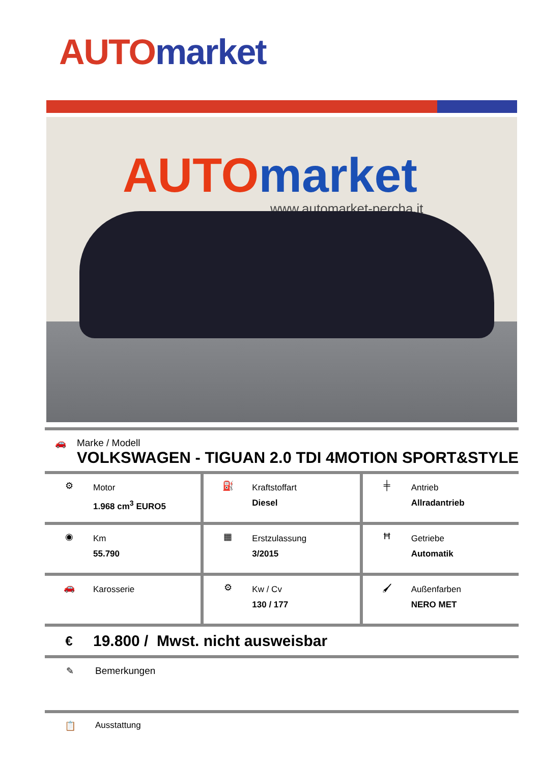AUTO market
AUTOmarket
www.automarket-percha.it
🚗 Marke / Modell
VOLKSWAGEN - TIGUAN 2.0 TDI 4MOTION SPORT&STYLE
⚙
Motor
1.968 cm<sup>3</sup> EURO5
⛽
Kraftstoffart
Diesel
╪
Antrieb
Allradantrieb
◉
Km
55.790
▦
Erstzulassung
3/2015
Ħ
Getriebe
Automatik
🚗
Karosserie
⚙
Kw / Cv
130 / 177
🖌
Außenfarben
NERO MET
€
19.800 / Mwst. nicht ausweisbar
✎ Bemerkungen
📋 Ausstattung